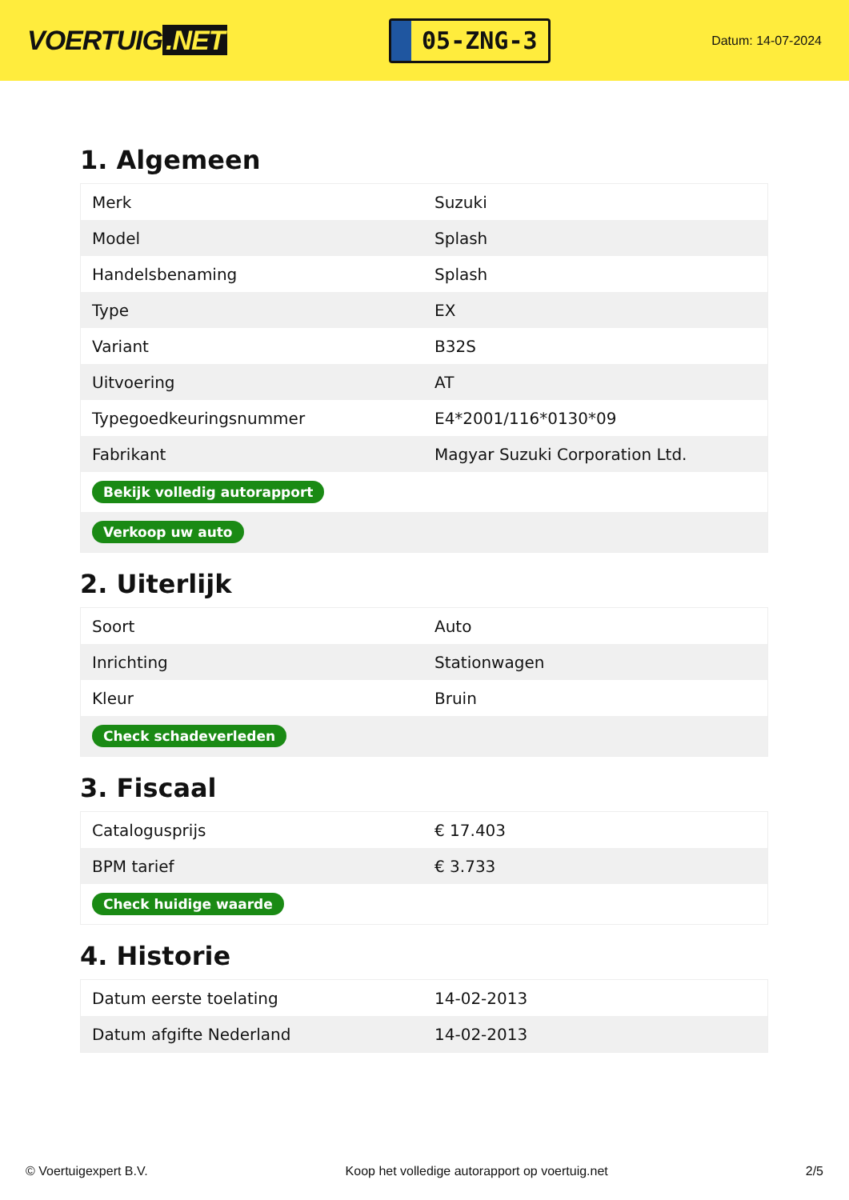VOERTUIG.NET
05-ZNG-3
Datum: 14-07-2024
1. Algemeen
| Merk | Suzuki |
| Model | Splash |
| Handelsbenaming | Splash |
| Type | EX |
| Variant | B32S |
| Uitvoering | AT |
| Typegoedkeuringsnummer | E4*2001/116*0130*09 |
| Fabrikant | Magyar Suzuki Corporation Ltd. |
| Bekijk volledig autorapport | |
| Verkoop uw auto | |
2. Uiterlijk
| Soort | Auto |
| Inrichting | Stationwagen |
| Kleur | Bruin |
| Check schadeverleden | |
3. Fiscaal
| Catalogusprijs | € 17.403 |
| BPM tarief | € 3.733 |
| Check huidige waarde | |
4. Historie
| Datum eerste toelating | 14-02-2013 |
| Datum afgifte Nederland | 14-02-2013 |
© Voertuigexpert B.V. Koop het volledige autorapport op voertuig.net 2/5